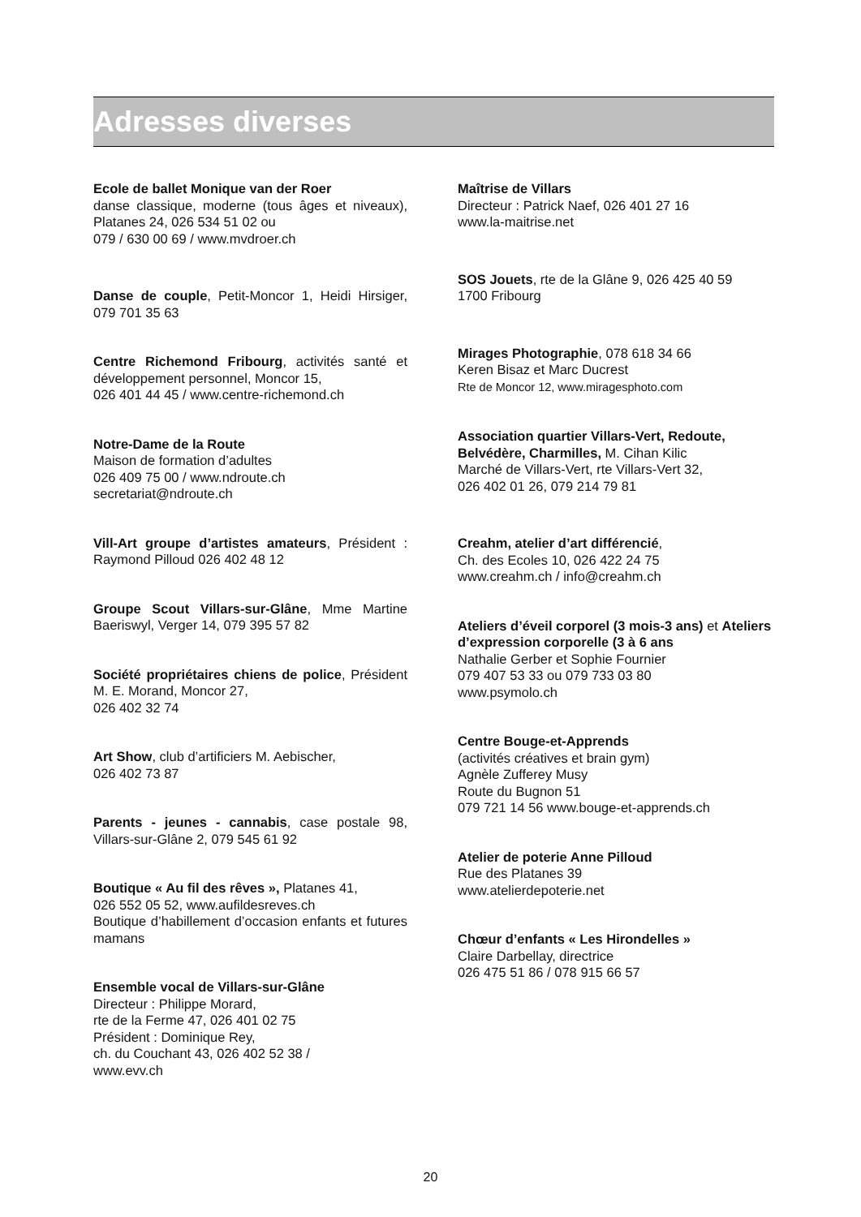Adresses diverses
Ecole de ballet Monique van der Roer
danse classique, moderne (tous âges et niveaux), Platanes 24, 026 534 51 02 ou
079 / 630 00 69 / www.mvdroer.ch
Danse de couple, Petit-Moncor 1, Heidi Hirsiger, 079 701 35 63
Centre Richemond Fribourg, activités santé et développement personnel, Moncor 15,
026 401 44 45 / www.centre-richemond.ch
Notre-Dame de la Route
Maison de formation d’adultes
026 409 75 00 / www.ndroute.ch
secretariat@ndroute.ch
Vill-Art groupe d’artistes amateurs, Président : Raymond Pilloud 026 402 48 12
Groupe Scout Villars-sur-Glâne, Mme Martine Baeriswyl, Verger 14, 079 395 57 82
Société propriétaires chiens de police, Président M. E. Morand, Moncor 27,
026 402 32 74
Art Show, club d’artificiers M. Aebischer,
026 402 73 87
Parents - jeunes - cannabis, case postale 98, Villars-sur-Glâne 2, 079 545 61 92
Boutique « Au fil des rêves », Platanes 41,
026 552 05 52, www.aufildesreves.ch
Boutique d’habillement d’occasion enfants et futures mamans
Ensemble vocal de Villars-sur-Glâne
Directeur : Philippe Morard,
rte de la Ferme 47, 026 401 02 75
Président : Dominique Rey,
ch. du Couchant 43, 026 402 52 38 /
www.evv.ch
Maîtrise de Villars
Directeur : Patrick Naef, 026 401 27 16
www.la-maitrise.net
SOS Jouets, rte de la Glâne 9, 026 425 40 59
1700 Fribourg
Mirages Photographie, 078 618 34 66
Keren Bisaz et Marc Ducrest
Rte de Moncor 12, www.miragesphoto.com
Association quartier Villars-Vert, Redoute, Belvédère, Charmilles, M. Cihan Kilic
Marché de Villars-Vert, rte Villars-Vert 32,
026 402 01 26, 079 214 79 81
Creahm, atelier d’art différencié,
Ch. des Ecoles 10, 026 422 24 75
www.creahm.ch / info@creahm.ch
Ateliers d’éveil corporel (3 mois-3 ans) et Ateliers d’expression corporelle (3 à 6 ans
Nathalie Gerber et Sophie Fournier
079 407 53 33 ou 079 733 03 80
www.psymolo.ch
Centre Bouge-et-Apprends
(activités créatives et brain gym)
Agnèle Zufferey Musy
Route du Bugnon 51
079 721 14 56 www.bouge-et-apprends.ch
Atelier de poterie Anne Pilloud
Rue des Platanes 39
www.atelierdepoterie.net
Chœur d’enfants « Les Hirondelles »
Claire Darbellay, directrice
026 475 51 86 / 078 915 66 57
20